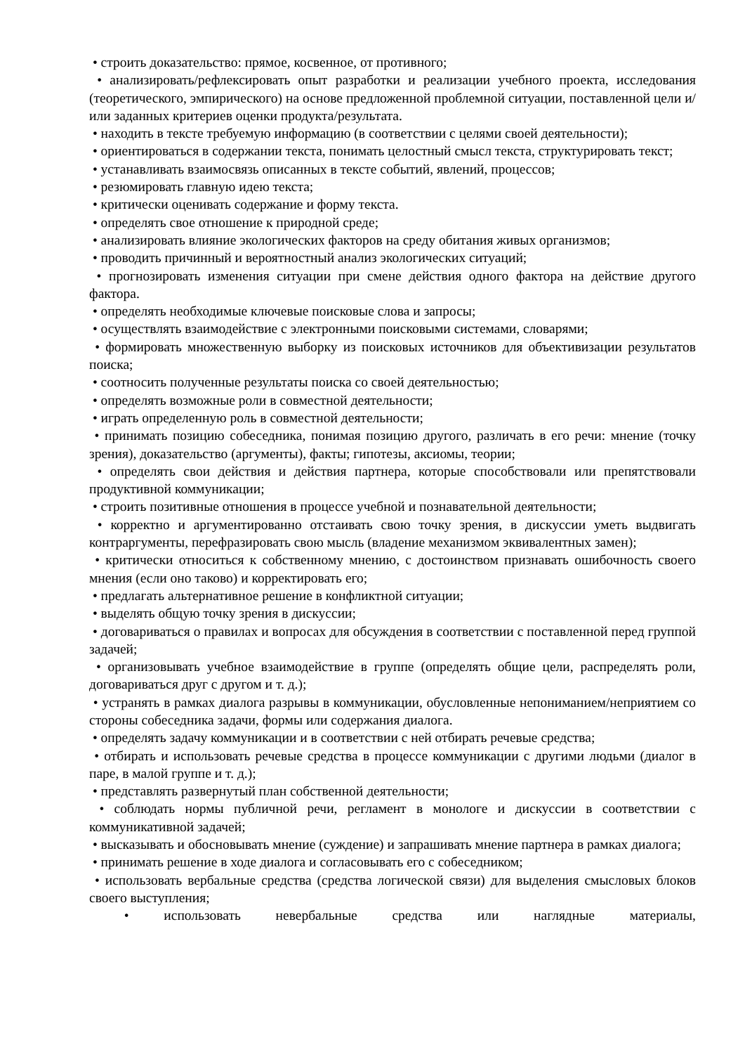• строить доказательство: прямое, косвенное, от противного;
• анализировать/рефлексировать опыт разработки и реализации учебного проекта, исследования (теоретического, эмпирического) на основе предложенной проблемной ситуации, поставленной цели и/или заданных критериев оценки продукта/результата.
• находить в тексте требуемую информацию (в соответствии с целями своей деятельности);
• ориентироваться в содержании текста, понимать целостный смысл текста, структурировать текст;
• устанавливать взаимосвязь описанных в тексте событий, явлений, процессов;
• резюмировать главную идею текста;
• критически оценивать содержание и форму текста.
• определять свое отношение к природной среде;
• анализировать влияние экологических факторов на среду обитания живых организмов;
• проводить причинный и вероятностный анализ экологических ситуаций;
• прогнозировать изменения ситуации при смене действия одного фактора на действие другого фактора.
• определять необходимые ключевые поисковые слова и запросы;
• осуществлять взаимодействие с электронными поисковыми системами, словарями;
• формировать множественную выборку из поисковых источников для объективизации результатов поиска;
• соотносить полученные результаты поиска со своей деятельностью;
• определять возможные роли в совместной деятельности;
• играть определенную роль в совместной деятельности;
• принимать позицию собеседника, понимая позицию другого, различать в его речи: мнение (точку зрения), доказательство (аргументы), факты; гипотезы, аксиомы, теории;
• определять свои действия и действия партнера, которые способствовали или препятствовали продуктивной коммуникации;
• строить позитивные отношения в процессе учебной и познавательной деятельности;
• корректно и аргументированно отстаивать свою точку зрения, в дискуссии уметь выдвигать контраргументы, перефразировать свою мысль (владение механизмом эквивалентных замен);
• критически относиться к собственному мнению, с достоинством признавать ошибочность своего мнения (если оно таково) и корректировать его;
• предлагать альтернативное решение в конфликтной ситуации;
• выделять общую точку зрения в дискуссии;
• договариваться о правилах и вопросах для обсуждения в соответствии с поставленной перед группой задачей;
• организовывать учебное взаимодействие в группе (определять общие цели, распределять роли, договариваться друг с другом и т. д.);
• устранять в рамках диалога разрывы в коммуникации, обусловленные непониманием/неприятием со стороны собеседника задачи, формы или содержания диалога.
• определять задачу коммуникации и в соответствии с ней отбирать речевые средства;
• отбирать и использовать речевые средства в процессе коммуникации с другими людьми (диалог в паре, в малой группе и т. д.);
• представлять развернутый план собственной деятельности;
• соблюдать нормы публичной речи, регламент в монологе и дискуссии в соответствии с коммуникативной задачей;
• высказывать и обосновывать мнение (суждение) и запрашивать мнение партнера в рамках диалога;
• принимать решение в ходе диалога и согласовывать его с собеседником;
• использовать вербальные средства (средства логической связи) для выделения смысловых блоков своего выступления;
• использовать невербальные средства или наглядные материалы,